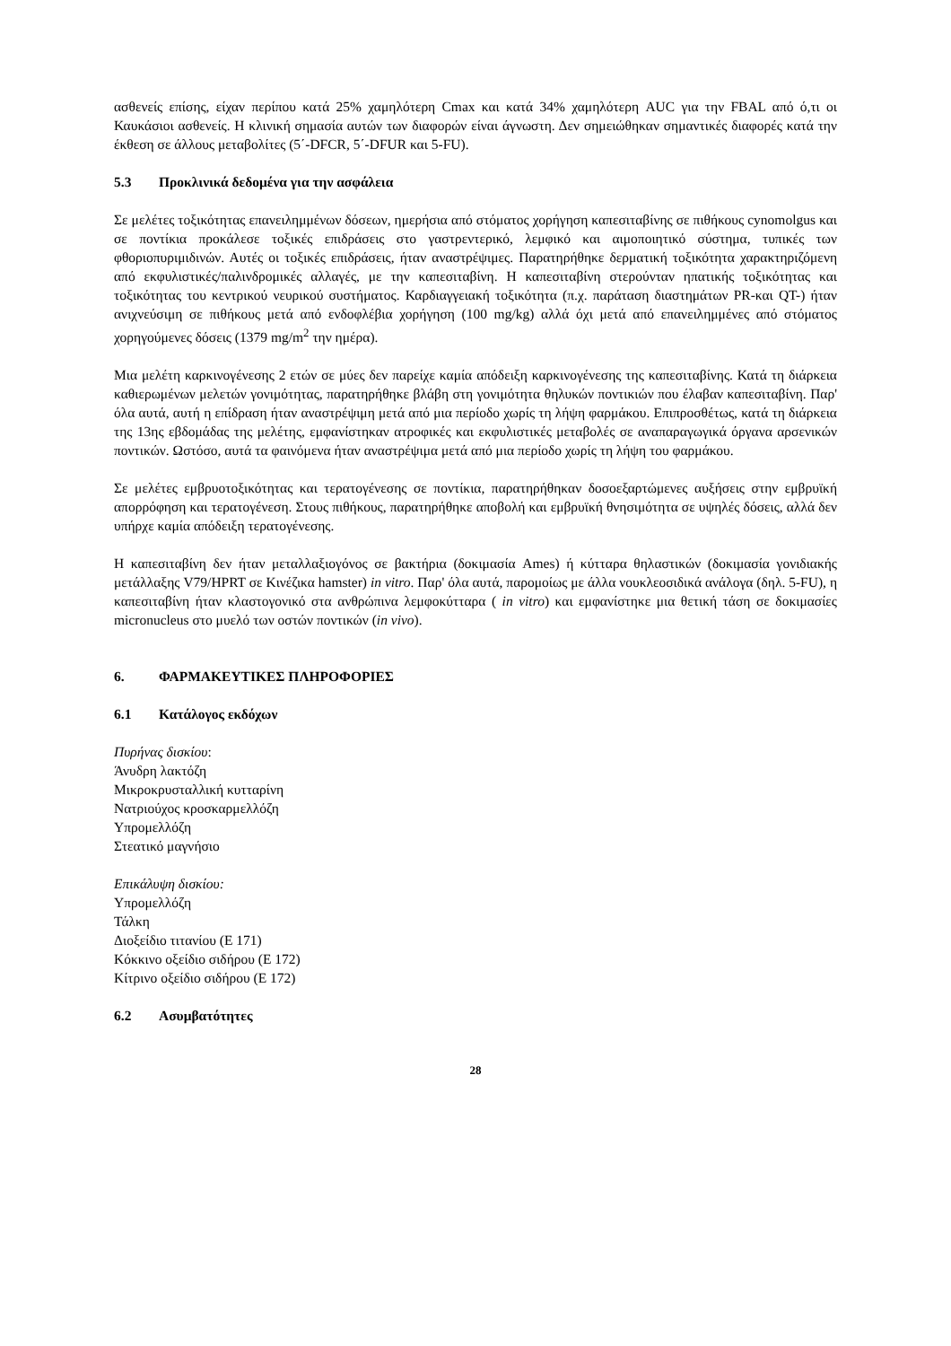ασθενείς επίσης, είχαν περίπου κατά 25% χαμηλότερη Cmax και κατά 34% χαμηλότερη AUC για την FBAL από ό,τι οι Καυκάσιοι ασθενείς. Η κλινική σημασία αυτών των διαφορών είναι άγνωστη. Δεν σημειώθηκαν σημαντικές διαφορές κατά την έκθεση σε άλλους μεταβολίτες (5΄-DFCR, 5΄-DFUR και 5-FU).
5.3 Προκλινικά δεδομένα για την ασφάλεια
Σε μελέτες τοξικότητας επανειλημμένων δόσεων, ημερήσια από στόματος χορήγηση καπεσιταβίνης σε πιθήκους cynomolgus και σε ποντίκια προκάλεσε τοξικές επιδράσεις στο γαστρεντερικό, λεμφικό και αιμοποιητικό σύστημα, τυπικές των φθοριοπυριμιδινών. Αυτές οι τοξικές επιδράσεις, ήταν αναστρέψιμες. Παρατηρήθηκε δερματική τοξικότητα χαρακτηριζόμενη από εκφυλιστικές/παλινδρομικές αλλαγές, με την καπεσιταβίνη. Η καπεσιταβίνη στερούνταν ηπατικής τοξικότητας και τοξικότητας του κεντρικού νευρικού συστήματος. Καρδιαγγειακή τοξικότητα (π.χ. παράταση διαστημάτων PR-και QT-) ήταν ανιχνεύσιμη σε πιθήκους μετά από ενδοφλέβια χορήγηση (100 mg/kg) αλλά όχι μετά από επανειλημμένες από στόματος χορηγούμενες δόσεις (1379 mg/m<sup>2</sup> την ημέρα).
Μια μελέτη καρκινογένεσης 2 ετών σε μύες δεν παρείχε καμία απόδειξη καρκινογένεσης της καπεσιταβίνης. Κατά τη διάρκεια καθιερωμένων μελετών γονιμότητας, παρατηρήθηκε βλάβη στη γονιμότητα θηλυκών ποντικιών που έλαβαν καπεσιταβίνη. Παρ' όλα αυτά, αυτή η επίδραση ήταν αναστρέψιμη μετά από μια περίοδο χωρίς τη λήψη φαρμάκου. Επιπροσθέτως, κατά τη διάρκεια της 13ης εβδομάδας της μελέτης, εμφανίστηκαν ατροφικές και εκφυλιστικές μεταβολές σε αναπαραγωγικά όργανα αρσενικών ποντικών. Ωστόσο, αυτά τα φαινόμενα ήταν αναστρέψιμα μετά από μια περίοδο χωρίς τη λήψη του φαρμάκου.
Σε μελέτες εμβρυοτοξικότητας και τερατογένεσης σε ποντίκια, παρατηρήθηκαν δοσοεξαρτώμενες αυξήσεις στην εμβρυϊκή απορρόφηση και τερατογένεση. Στους πιθήκους, παρατηρήθηκε αποβολή και εμβρυϊκή θνησιμότητα σε υψηλές δόσεις, αλλά δεν υπήρχε καμία απόδειξη τερατογένεσης.
Η καπεσιταβίνη δεν ήταν μεταλλαξιογόνος σε βακτήρια (δοκιμασία Ames) ή κύτταρα θηλαστικών (δοκιμασία γονιδιακής μετάλλαξης V79/HPRT σε Κινέζικα hamster) in vitro. Παρ' όλα αυτά, παρομοίως με άλλα νουκλεοσιδικά ανάλογα (δηλ. 5-FU), η καπεσιταβίνη ήταν κλαστογονικό στα ανθρώπινα λεμφοκύτταρα ( in vitro) και εμφανίστηκε μια θετική τάση σε δοκιμασίες micronucleus στο μυελό των οστών ποντικών (in vivo).
6. ΦΑΡΜΑΚΕΥΤΙΚΕΣ ΠΛΗΡΟΦΟΡΙΕΣ
6.1 Κατάλογος εκδόχων
Πυρήνας δισκίου:
Άνυδρη λακτόζη
Μικροκρυσταλλική κυτταρίνη
Νατριούχος κροσκαρμελλόζη
Υπρομελλόζη
Στεατικό μαγνήσιο
Επικάλυψη δισκίου:
Υπρομελλόζη
Τάλκη
Διοξείδιο τιτανίου (E 171)
Κόκκινο οξείδιο σιδήρου (E 172)
Κίτρινο οξείδιο σιδήρου (E 172)
6.2 Ασυμβατότητες
28